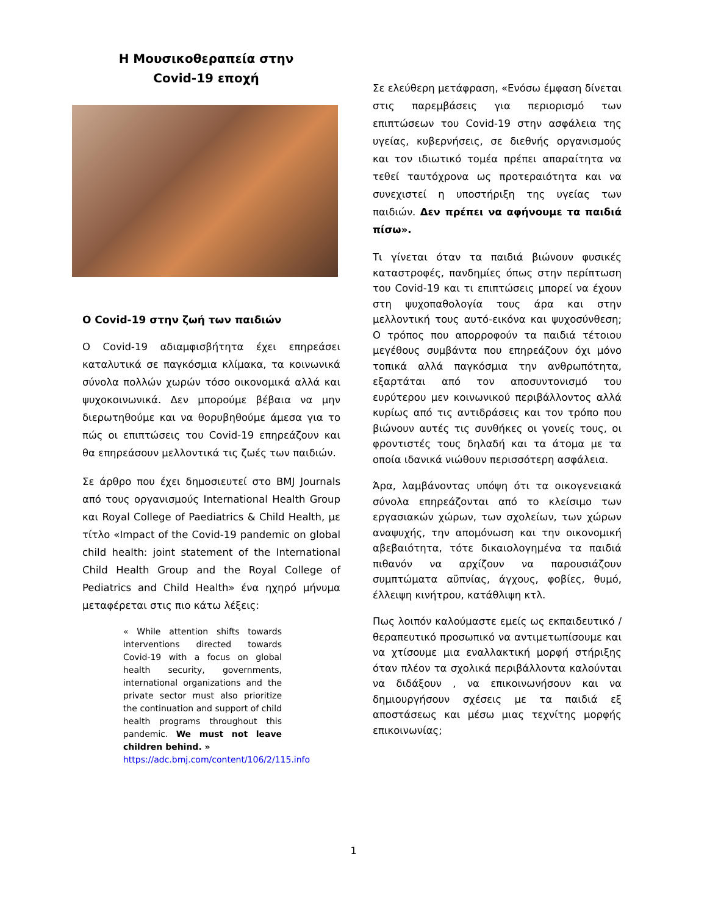Η Μουσικοθεραπεία στην
Covid-19 εποχή
Ο Covid-19 στην ζωή των παιδιών
Ο Covid-19 αδιαμφισβήτητα έχει επηρεάσει καταλυτικά σε παγκόσμια κλίμακα, τα κοινωνικά σύνολα πολλών χωρών τόσο οικονομικά αλλά και ψυχοκοινωνικά. Δεν μπορούμε βέβαια να μην διερωτηθούμε και να θορυβηθούμε άμεσα για το πώς οι επιπτώσεις του Covid-19 επηρεάζουν και θα επηρεάσουν μελλοντικά τις ζωές των παιδιών.
Σε άρθρο που έχει δημοσιευτεί στο BMJ Journals από τους οργανισμούς International Health Group και Royal College of Paediatrics & Child Health, με τίτλο «Impact of the Covid-19 pandemic on global child health: joint statement of the International Child Health Group and the Royal College of Pediatrics and Child Health» ένα ηχηρό μήνυμα μεταφέρεται στις πιο κάτω λέξεις:
« While attention shifts towards interventions directed towards Covid-19 with a focus on global health security, governments, international organizations and the private sector must also prioritize the continuation and support of child health programs throughout this pandemic. We must not leave children behind. »
https://adc.bmj.com/content/106/2/115.info
Σε ελεύθερη μετάφραση, «Ενόσω έμφαση δίνεται στις παρεμβάσεις για περιορισμό των επιπτώσεων του Covid-19 στην ασφάλεια της υγείας, κυβερνήσεις, σε διεθνής οργανισμούς και τον ιδιωτικό τομέα πρέπει απαραίτητα να τεθεί ταυτόχρονα ως προτεραιότητα και να συνεχιστεί η υποστήριξη της υγείας των παιδιών. Δεν πρέπει να αφήνουμε τα παιδιά πίσω».
Τι γίνεται όταν τα παιδιά βιώνουν φυσικές καταστροφές, πανδημίες όπως στην περίπτωση του Covid-19 και τι επιπτώσεις μπορεί να έχουν στη ψυχοπαθολογία τους άρα και στην μελλοντική τους αυτό-εικόνα και ψυχοσύνθεση; Ο τρόπος που απορροφούν τα παιδιά τέτοιου μεγέθους συμβάντα που επηρεάζουν όχι μόνο τοπικά αλλά παγκόσμια την ανθρωπότητα, εξαρτάται από τον αποσυντονισμό του ευρύτερου μεν κοινωνικού περιβάλλοντος αλλά κυρίως από τις αντιδράσεις και τον τρόπο που βιώνουν αυτές τις συνθήκες οι γονείς τους, οι φροντιστές τους δηλαδή και τα άτομα με τα οποία ιδανικά νιώθουν περισσότερη ασφάλεια.
Άρα, λαμβάνοντας υπόψη ότι τα οικογενειακά σύνολα επηρεάζονται από το κλείσιμο των εργασιακών χώρων, των σχολείων, των χώρων αναψυχής, την απομόνωση και την οικονομική αβεβαιότητα, τότε δικαιολογημένα τα παιδιά πιθανόν να αρχίζουν να παρουσιάζουν συμπτώματα αϋπνίας, άγχους, φοβίες, θυμό, έλλειψη κινήτρου, κατάθλιψη κτλ.
Πως λοιπόν καλούμαστε εμείς ως εκπαιδευτικό /θεραπευτικό προσωπικό να αντιμετωπίσουμε και να χτίσουμε μια εναλλακτική μορφή στήριξης όταν πλέον τα σχολικά περιβάλλοντα καλούνται να διδάξουν , να επικοινωνήσουν και να δημιουργήσουν σχέσεις με τα παιδιά εξ αποστάσεως και μέσω μιας τεχνίτης μορφής επικοινωνίας;
1